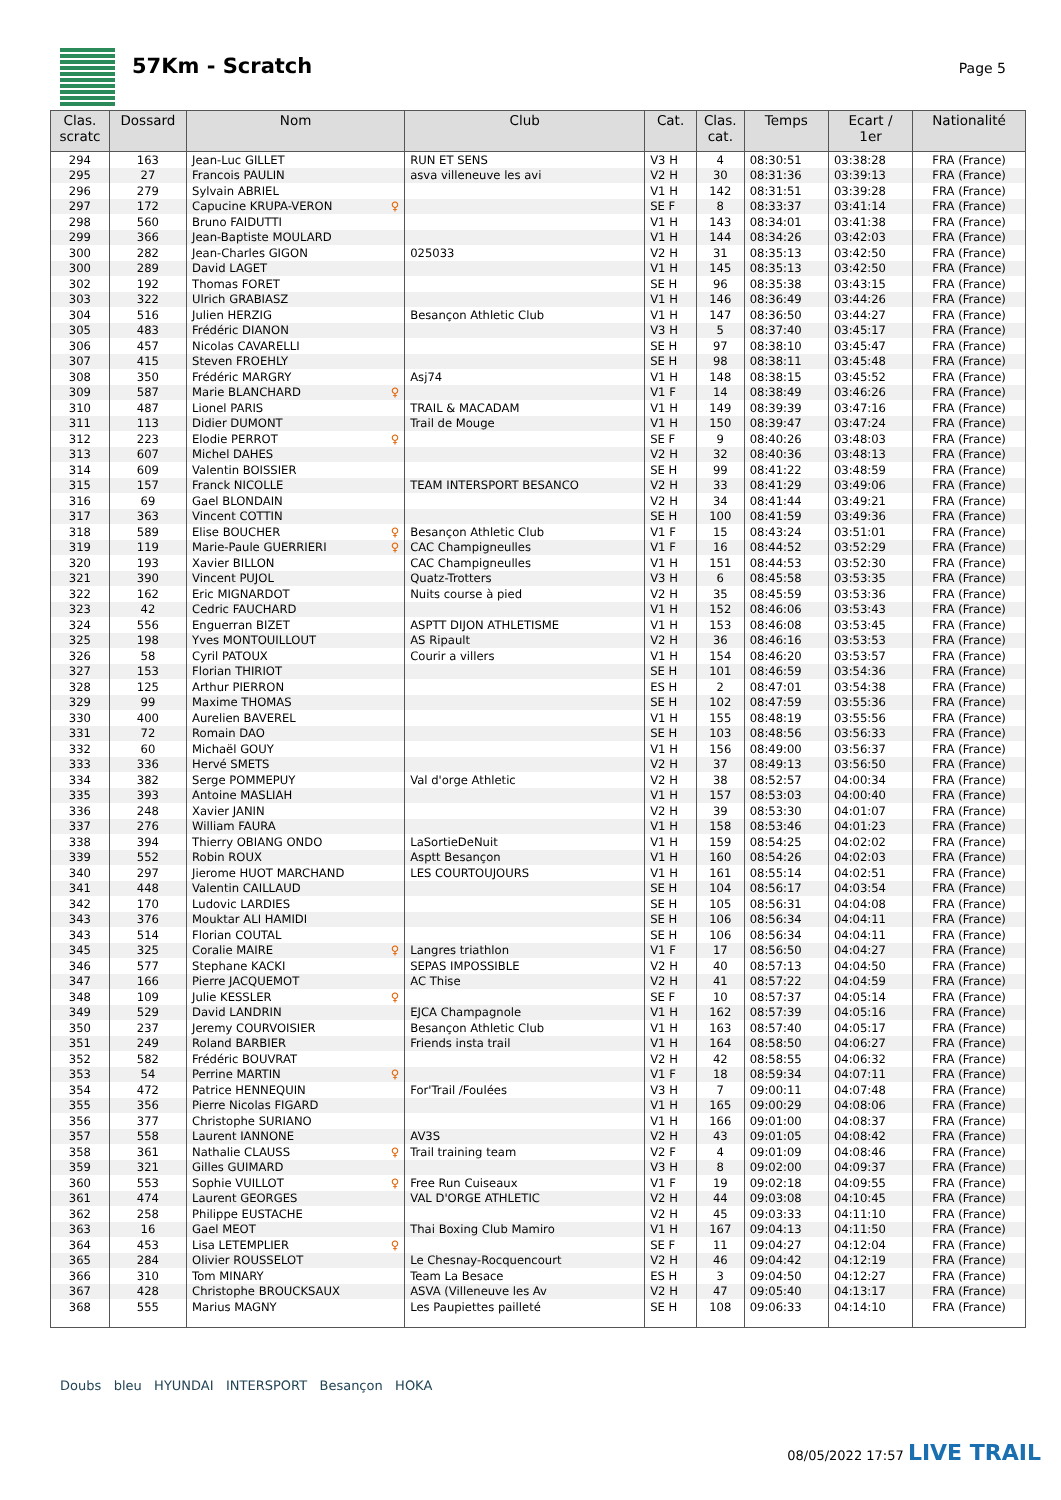57Km - Scratch
Page 5
| Clas. scratc | Dossard | Nom | Club | Cat. | Clas. cat. | Temps | Ecart / 1er | Nationalité |
| --- | --- | --- | --- | --- | --- | --- | --- | --- |
| 294 | 163 | Jean-Luc GILLET | RUN ET SENS | V3 H | 4 | 08:30:51 | 03:38:28 | FRA (France) |
| 295 | 27 | Francois PAULIN | asva villeneuve les avi | V2 H | 30 | 08:31:36 | 03:39:13 | FRA (France) |
| 296 | 279 | Sylvain ABRIEL | | V1 H | 142 | 08:31:51 | 03:39:28 | FRA (France) |
| 297 | 172 | Capucine KRUPA-VERON ♀ | | SE F | 8 | 08:33:37 | 03:41:14 | FRA (France) |
| 298 | 560 | Bruno FAIDUTTI | | V1 H | 143 | 08:34:01 | 03:41:38 | FRA (France) |
| 299 | 366 | Jean-Baptiste MOULARD | | V1 H | 144 | 08:34:26 | 03:42:03 | FRA (France) |
| 300 | 282 | Jean-Charles GIGON | 025033 | V2 H | 31 | 08:35:13 | 03:42:50 | FRA (France) |
| 300 | 289 | David LAGET | | V1 H | 145 | 08:35:13 | 03:42:50 | FRA (France) |
| 302 | 192 | Thomas FORET | | SE H | 96 | 08:35:38 | 03:43:15 | FRA (France) |
| 303 | 322 | Ulrich GRABIASZ | | V1 H | 146 | 08:36:49 | 03:44:26 | FRA (France) |
| 304 | 516 | Julien HERZIG | Besançon Athletic Club | V1 H | 147 | 08:36:50 | 03:44:27 | FRA (France) |
| 305 | 483 | Frédéric DIANON | | V3 H | 5 | 08:37:40 | 03:45:17 | FRA (France) |
| 306 | 457 | Nicolas CAVARELLI | | SE H | 97 | 08:38:10 | 03:45:47 | FRA (France) |
| 307 | 415 | Steven FROEHLY | | SE H | 98 | 08:38:11 | 03:45:48 | FRA (France) |
| 308 | 350 | Frédéric MARGRY | Asj74 | V1 H | 148 | 08:38:15 | 03:45:52 | FRA (France) |
| 309 | 587 | Marie BLANCHARD ♀ | | V1 F | 14 | 08:38:49 | 03:46:26 | FRA (France) |
| 310 | 487 | Lionel PARIS | TRAIL & MACADAM | V1 H | 149 | 08:39:39 | 03:47:16 | FRA (France) |
| 311 | 113 | Didier DUMONT | Trail de Mouge | V1 H | 150 | 08:39:47 | 03:47:24 | FRA (France) |
| 312 | 223 | Elodie PERROT ♀ | | SE F | 9 | 08:40:26 | 03:48:03 | FRA (France) |
| 313 | 607 | Michel DAHES | | V2 H | 32 | 08:40:36 | 03:48:13 | FRA (France) |
| 314 | 609 | Valentin BOISSIER | | SE H | 99 | 08:41:22 | 03:48:59 | FRA (France) |
| 315 | 157 | Franck NICOLLE | TEAM INTERSPORT BESANCO | V2 H | 33 | 08:41:29 | 03:49:06 | FRA (France) |
| 316 | 69 | Gael BLONDAIN | | V2 H | 34 | 08:41:44 | 03:49:21 | FRA (France) |
| 317 | 363 | Vincent COTTIN | | SE H | 100 | 08:41:59 | 03:49:36 | FRA (France) |
| 318 | 589 | Elise BOUCHER ♀ | Besançon Athletic Club | V1 F | 15 | 08:43:24 | 03:51:01 | FRA (France) |
| 319 | 119 | Marie-Paule GUERRIERI ♀ | CAC Champigneulles | V1 F | 16 | 08:44:52 | 03:52:29 | FRA (France) |
| 320 | 193 | Xavier BILLON | CAC Champigneulles | V1 H | 151 | 08:44:53 | 03:52:30 | FRA (France) |
| 321 | 390 | Vincent PUJOL | Quatz-Trotters | V3 H | 6 | 08:45:58 | 03:53:35 | FRA (France) |
| 322 | 162 | Eric MIGNARDOT | Nuits course à pied | V2 H | 35 | 08:45:59 | 03:53:36 | FRA (France) |
| 323 | 42 | Cedric FAUCHARD | | V1 H | 152 | 08:46:06 | 03:53:43 | FRA (France) |
| 324 | 556 | Enguerran BIZET | ASPTT DIJON ATHLETISME | V1 H | 153 | 08:46:08 | 03:53:45 | FRA (France) |
| 325 | 198 | Yves MONTOUILLOUT | AS Ripault | V2 H | 36 | 08:46:16 | 03:53:53 | FRA (France) |
| 326 | 58 | Cyril PATOUX | Courir a villers | V1 H | 154 | 08:46:20 | 03:53:57 | FRA (France) |
| 327 | 153 | Florian THIRIOT | | SE H | 101 | 08:46:59 | 03:54:36 | FRA (France) |
| 328 | 125 | Arthur PIERRON | | ES H | 2 | 08:47:01 | 03:54:38 | FRA (France) |
| 329 | 99 | Maxime THOMAS | | SE H | 102 | 08:47:59 | 03:55:36 | FRA (France) |
| 330 | 400 | Aurelien BAVEREL | | V1 H | 155 | 08:48:19 | 03:55:56 | FRA (France) |
| 331 | 72 | Romain DAO | | SE H | 103 | 08:48:56 | 03:56:33 | FRA (France) |
| 332 | 60 | Michaël GOUY | | V1 H | 156 | 08:49:00 | 03:56:37 | FRA (France) |
| 333 | 336 | Hervé SMETS | | V2 H | 37 | 08:49:13 | 03:56:50 | FRA (France) |
| 334 | 382 | Serge POMMEPUY | Val d'orge Athletic | V2 H | 38 | 08:52:57 | 04:00:34 | FRA (France) |
| 335 | 393 | Antoine MASLIAH | | V1 H | 157 | 08:53:03 | 04:00:40 | FRA (France) |
| 336 | 248 | Xavier JANIN | | V2 H | 39 | 08:53:30 | 04:01:07 | FRA (France) |
| 337 | 276 | William FAURA | | V1 H | 158 | 08:53:46 | 04:01:23 | FRA (France) |
| 338 | 394 | Thierry OBIANG ONDO | LaSortieDeNuit | V1 H | 159 | 08:54:25 | 04:02:02 | FRA (France) |
| 339 | 552 | Robin ROUX | Asptt Besançon | V1 H | 160 | 08:54:26 | 04:02:03 | FRA (France) |
| 340 | 297 | Jierome HUOT MARCHAND | LES COURTOUJOURS | V1 H | 161 | 08:55:14 | 04:02:51 | FRA (France) |
| 341 | 448 | Valentin CAILLAUD | | SE H | 104 | 08:56:17 | 04:03:54 | FRA (France) |
| 342 | 170 | Ludovic LARDIES | | SE H | 105 | 08:56:31 | 04:04:08 | FRA (France) |
| 343 | 376 | Mouktar ALI HAMIDI | | SE H | 106 | 08:56:34 | 04:04:11 | FRA (France) |
| 343 | 514 | Florian COUTAL | | SE H | 106 | 08:56:34 | 04:04:11 | FRA (France) |
| 345 | 325 | Coralie MAIRE ♀ | Langres triathlon | V1 F | 17 | 08:56:50 | 04:04:27 | FRA (France) |
| 346 | 577 | Stephane KACKI | SEPAS IMPOSSIBLE | V2 H | 40 | 08:57:13 | 04:04:50 | FRA (France) |
| 347 | 166 | Pierre JACQUEMOT | AC Thise | V2 H | 41 | 08:57:22 | 04:04:59 | FRA (France) |
| 348 | 109 | Julie KESSLER ♀ | | SE F | 10 | 08:57:37 | 04:05:14 | FRA (France) |
| 349 | 529 | David LANDRIN | EJCA Champagnole | V1 H | 162 | 08:57:39 | 04:05:16 | FRA (France) |
| 350 | 237 | Jeremy COURVOISIER | Besançon Athletic Club | V1 H | 163 | 08:57:40 | 04:05:17 | FRA (France) |
| 351 | 249 | Roland BARBIER | Friends insta trail | V1 H | 164 | 08:58:50 | 04:06:27 | FRA (France) |
| 352 | 582 | Frédéric BOUVRAT | | V2 H | 42 | 08:58:55 | 04:06:32 | FRA (France) |
| 353 | 54 | Perrine MARTIN ♀ | | V1 F | 18 | 08:59:34 | 04:07:11 | FRA (France) |
| 354 | 472 | Patrice HENNEQUIN | For'Trail /Foulées | V3 H | 7 | 09:00:11 | 04:07:48 | FRA (France) |
| 355 | 356 | Pierre Nicolas FIGARD | | V1 H | 165 | 09:00:29 | 04:08:06 | FRA (France) |
| 356 | 377 | Christophe SURIANO | | V1 H | 166 | 09:01:00 | 04:08:37 | FRA (France) |
| 357 | 558 | Laurent IANNONE | AV3S | V2 H | 43 | 09:01:05 | 04:08:42 | FRA (France) |
| 358 | 361 | Nathalie CLAUSS ♀ | Trail training team | V2 F | 4 | 09:01:09 | 04:08:46 | FRA (France) |
| 359 | 321 | Gilles GUIMARD | | V3 H | 8 | 09:02:00 | 04:09:37 | FRA (France) |
| 360 | 553 | Sophie VUILLOT ♀ | Free Run Cuiseaux | V1 F | 19 | 09:02:18 | 04:09:55 | FRA (France) |
| 361 | 474 | Laurent GEORGES | VAL D'ORGE ATHLETIC | V2 H | 44 | 09:03:08 | 04:10:45 | FRA (France) |
| 362 | 258 | Philippe EUSTACHE | | V2 H | 45 | 09:03:33 | 04:11:10 | FRA (France) |
| 363 | 16 | Gael MEOT | Thai Boxing Club Mamiro | V1 H | 167 | 09:04:13 | 04:11:50 | FRA (France) |
| 364 | 453 | Lisa LETEMPLIER ♀ | | SE F | 11 | 09:04:27 | 04:12:04 | FRA (France) |
| 365 | 284 | Olivier ROUSSELOT | Le Chesnay-Rocquencourt | V2 H | 46 | 09:04:42 | 04:12:19 | FRA (France) |
| 366 | 310 | Tom MINARY | Team La Besace | ES H | 3 | 09:04:50 | 04:12:27 | FRA (France) |
| 367 | 428 | Christophe BROUCKSAUX | ASVA (Villeneuve les Av | V2 H | 47 | 09:05:40 | 04:13:17 | FRA (France) |
| 368 | 555 | Marius MAGNY | Les Paupiettes pailleté | SE H | 108 | 09:06:33 | 04:14:10 | FRA (France) |
Doubs bleu HYUNDAI INTERSPORT Besançon HOKA
08/05/2022 17:57 LIVE TRAIL